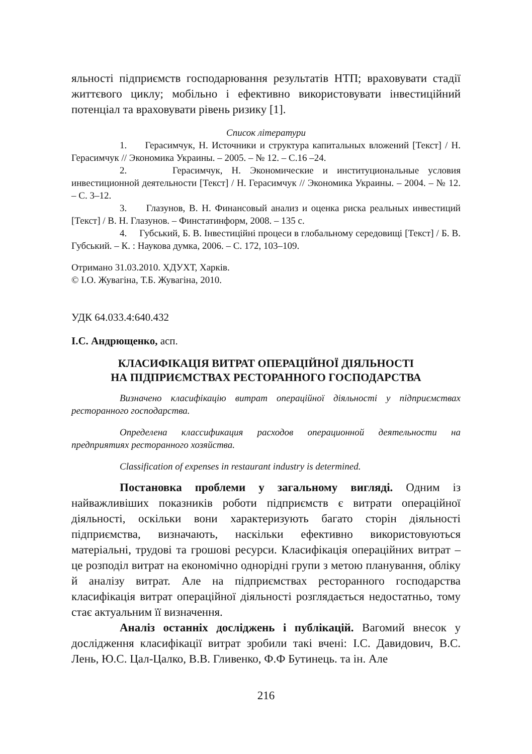яльності підприємств господарювання результатів НТП; враховувати стадії життєвого циклу; мобільно і ефективно використовувати інвестиційний потенціал та враховувати рівень ризику [1].
Список літератури
1. Герасимчук, Н. Источники и структура капитальных вложений [Текст] / Н. Герасимчук // Экономика Украины. – 2005. – № 12. – С.16 –24.
2. Герасимчук, Н. Экономические и институциональные условия инвестиционной деятельности [Текст] / Н. Герасимчук // Экономика Украины. – 2004. – № 12. – С. 3–12.
3. Глазунов, В. Н. Финансовый анализ и оценка риска реальных инвестиций [Текст] / В. Н. Глазунов. – Финстатинформ, 2008. – 135 с.
4. Губський, Б. В. Інвестиційні процеси в глобальному середовищі [Текст] / Б. В. Губський. – К. : Наукова думка, 2006. – С. 172, 103–109.
Отримано 31.03.2010. ХДУХТ, Харків.
© І.О. Жувагіна, Т.Б. Жувагіна, 2010.
УДК 64.033.4:640.432
І.С. Андрющенко, асп.
КЛАСИФІКАЦІЯ ВИТРАТ ОПЕРАЦІЙНОЇ ДІЯЛЬНОСТІ
НА ПІДПРИЄМСТВАХ РЕСТОРАННОГО ГОСПОДАРСТВА
Визначено класифікацію витрат операційної діяльності у підприємствах ресторанного господарства.
Определена классификация расходов операционной деятельности на предприятиях ресторанного хозяйства.
Classification of expenses in restaurant industry is determined.
Постановка проблеми у загальному вигляді. Одним із найважливіших показників роботи підприємств є витрати операційної діяльності, оскільки вони характеризують багато сторін діяльності підприємства, визначають, наскільки ефективно використовуються матеріальні, трудові та грошові ресурси. Класифікація операційних витрат – це розподіл витрат на економічно однорідні групи з метою планування, обліку й аналізу витрат. Але на підприємствах ресторанного господарства класифікація витрат операційної діяльності розглядається недостатньо, тому стає актуальним її визначення.
Аналіз останніх досліджень і публікацій. Вагомий внесок у дослідження класифікації витрат зробили такі вчені: І.С. Давидович, В.С. Лень, Ю.С. Цал-Цалко, В.В. Гливенко, Ф.Ф Бутинець. та ін. Але
216